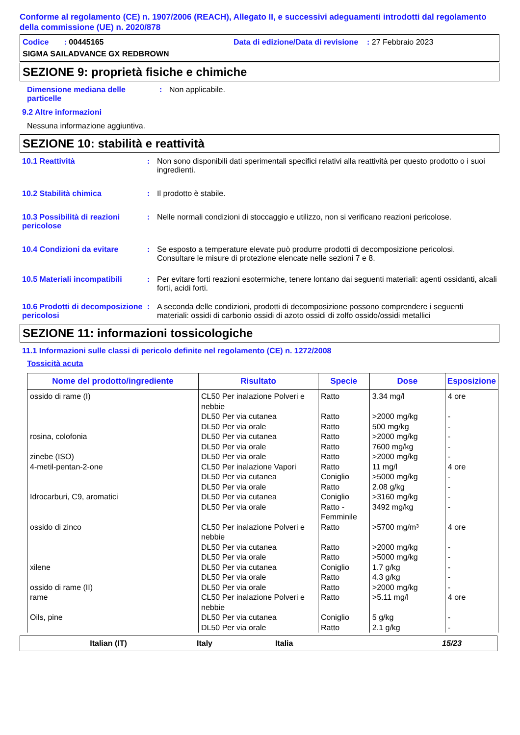Conforme al regolamento (CE) n. 1907/2006 (REACH), Allegato II, e successivi adeguamenti introdotti dal regolamento della commissione (UE) n. 2020/878
Codice : 00445165 Data di edizione/Data di revisione : 27 Febbraio 2023
SIGMA SAILADVANCE GX REDBROWN
SEZIONE 9: proprietà fisiche e chimiche
Dimensione mediana delle particelle
: Non applicabile.
9.2 Altre informazioni
Nessuna informazione aggiuntiva.
SEZIONE 10: stabilità e reattività
10.1 Reattività : Non sono disponibili dati sperimentali specifici relativi alla reattività per questo prodotto o i suoi ingredienti.
10.2 Stabilità chimica : Il prodotto è stabile.
10.3 Possibilità di reazioni pericolose
: Nelle normali condizioni di stoccaggio e utilizzo, non si verificano reazioni pericolose.
10.4 Condizioni da evitare : Se esposto a temperature elevate può produrre prodotti di decomposizione pericolosi.
Consultare le misure di protezione elencate nelle sezioni 7 e 8.
10.5 Materiali incompatibili
: Per evitare forti reazioni esotermiche, tenere lontano dai seguenti materiali: agenti ossidanti, alcali forti, acidi forti.
10.6 Prodotti di decomposizione pericolosi
: A seconda delle condizioni, prodotti di decomposizione possono comprendere i seguenti materiali: ossidi di carbonio ossidi di azoto ossidi di zolfo ossido/ossidi metallici
SEZIONE 11: informazioni tossicologiche
11.1 Informazioni sulle classi di pericolo definite nel regolamento (CE) n. 1272/2008
Tossicità acuta
| Nome del prodotto/ingrediente | Risultato | Specie | Dose | Esposizione |
| --- | --- | --- | --- | --- |
| ossido di rame (I) | CL50 Per inalazione Polveri e nebbie | Ratto | 3.34 mg/l | 4 ore |
| | DL50 Per via cutanea | Ratto | >2000 mg/kg | - |
| | DL50 Per via orale | Ratto | 500 mg/kg | - |
| rosina, colofonia | DL50 Per via cutanea | Ratto | >2000 mg/kg | - |
| | DL50 Per via orale | Ratto | 7600 mg/kg | - |
| zinebe (ISO) | DL50 Per via orale | Ratto | >2000 mg/kg | - |
| 4-metil-pentan-2-one | CL50 Per inalazione Vapori | Ratto | 11 mg/l | 4 ore |
| | DL50 Per via cutanea | Coniglio | >5000 mg/kg | - |
| | DL50 Per via orale | Ratto | 2.08 g/kg | - |
| Idrocarburi, C9, aromatici | DL50 Per via cutanea | Coniglio | >3160 mg/kg | - |
| | DL50 Per via orale | Ratto - Femminile | 3492 mg/kg | - |
| ossido di zinco | CL50 Per inalazione Polveri e nebbie | Ratto | >5700 mg/m³ | 4 ore |
| | DL50 Per via cutanea | Ratto | >2000 mg/kg | - |
| | DL50 Per via orale | Ratto | >5000 mg/kg | - |
| xilene | DL50 Per via cutanea | Coniglio | 1.7 g/kg | - |
| | DL50 Per via orale | Ratto | 4.3 g/kg | - |
| ossido di rame (II) | DL50 Per via orale | Ratto | >2000 mg/kg | - |
| rame | CL50 Per inalazione Polveri e nebbie | Ratto | >5.11 mg/l | 4 ore |
| Oils, pine | DL50 Per via cutanea | Coniglio | 5 g/kg | - |
| | DL50 Per via orale | Ratto | 2.1 g/kg | - |
Italian (IT) Italy Italia 15/23